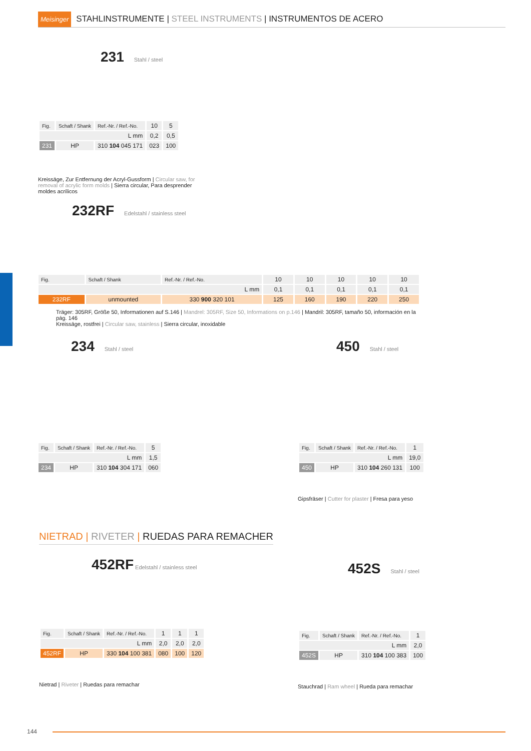Meisinger STAHLINSTRUMENTE | STEEL INSTRUMENTS | INSTRUMENTOS DE ACERO
231
Stahl / steel
| Fig. | Schaft / Shank | Ref.-Nr. / Ref.-No. | 10 | 5 |
| L mm | | | 0,2 | 0,5 |
| 231 | HP | 310 104 045 171 | 023 | 100 |
Kreissäge, Zur Entfernung der Acryl-Gussform | Circular saw, for removal of acrylic form molds | Sierra circular, Para desprender moldes acrílicos
232RF
Edelstahl / stainless steel
| Fig. | Schaft / Shank | Ref.-Nr. / Ref.-No. | 10 | 10 | 10 | 10 | 10 |
| L mm | | | 0,1 | 0,1 | 0,1 | 0,1 | 0,1 |
| 232RF | unmounted | 330 900 320 101 | 125 | 160 | 190 | 220 | 250 |
Träger: 305RF, Größe 50, Informationen auf S.146 | Mandrel: 305RF, Size 50, Informations on p.146 | Mandril: 305RF, tamaño 50, información en la pág. 146
Kreissäge, rostfrei | Circular saw, stainless | Sierra circular, inoxidable
234
Stahl / steel
| Fig. | Schaft / Shank | Ref.-Nr. / Ref.-No. | 5 |
| L mm | | | 1,5 |
| 234 | HP | 310 104 304 171 | 060 |
450
Stahl / steel
| Fig. | Schaft / Shank | Ref.-Nr. / Ref.-No. | 1 |
| L mm | | | 19,0 |
| 450 | HP | 310 104 260 131 | 100 |
Gipsfräser | Cutter for plaster | Fresa para yeso
NIETRAD | RIVETER | RUEDAS PARA REMACHER
452RF
Edelstahl / stainless steel
| Fig. | Schaft / Shank | Ref.-Nr. / Ref.-No. | 1 | 1 | 1 |
| L mm | | | 2,0 | 2,0 | 2,0 |
| 452RF | HP | 330 104 100 381 | 080 | 100 | 120 |
Nietrad | Riveter | Ruedas para remachar
452S
Stahl / steel
| Fig. | Schaft / Shank | Ref.-Nr. / Ref.-No. | 1 |
| L mm | | | 2,0 |
| 452S | HP | 310 104 100 383 | 100 |
Stauchrad | Ram wheel | Rueda para remachar
144